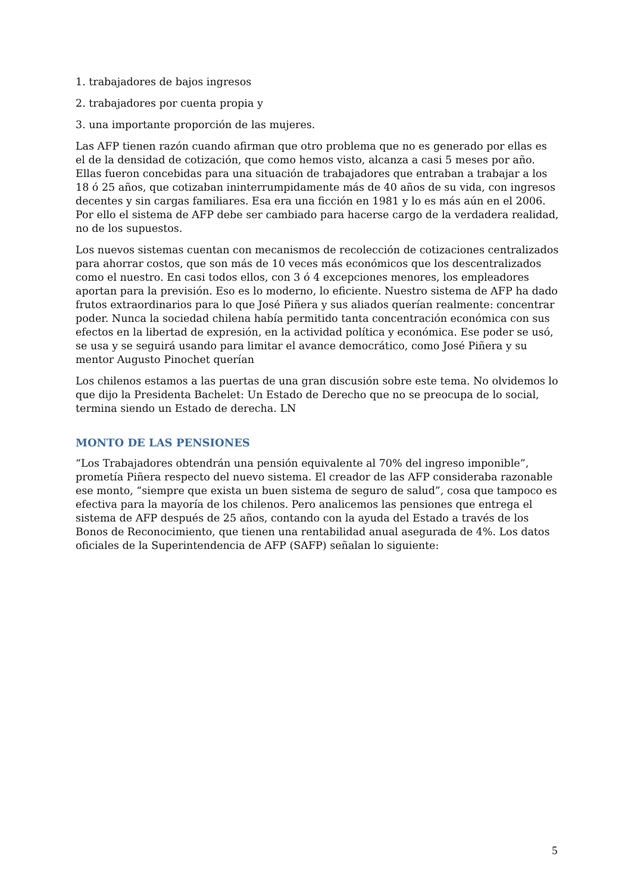1. trabajadores de bajos ingresos
2. trabajadores por cuenta propia y
3. una importante proporción de las mujeres.
Las AFP tienen razón cuando afirman que otro problema que no es generado por ellas es el de la densidad de cotización, que como hemos visto, alcanza a casi 5 meses por año. Ellas fueron concebidas para una situación de trabajadores que entraban a trabajar a los 18 ó 25 años, que cotizaban ininterrumpidamente más de 40 años de su vida, con ingresos decentes y sin cargas familiares. Esa era una ficción en 1981 y lo es más aún en el 2006. Por ello el sistema de AFP debe ser cambiado para hacerse cargo de la verdadera realidad, no de los supuestos.
Los nuevos sistemas cuentan con mecanismos de recolección de cotizaciones centralizados para ahorrar costos, que son más de 10 veces más económicos que los descentralizados como el nuestro. En casi todos ellos, con 3 ó 4 excepciones menores, los empleadores aportan para la previsión. Eso es lo moderno, lo eficiente. Nuestro sistema de AFP ha dado frutos extraordinarios para lo que José Piñera y sus aliados querían realmente: concentrar poder. Nunca la sociedad chilena había permitido tanta concentración económica con sus efectos en la libertad de expresión, en la actividad política y económica. Ese poder se usó, se usa y se seguirá usando para limitar el avance democrático, como José Piñera y su mentor Augusto Pinochet querían
Los chilenos estamos a las puertas de una gran discusión sobre este tema. No olvidemos lo que dijo la Presidenta Bachelet: Un Estado de Derecho que no se preocupa de lo social, termina siendo un Estado de derecha. LN
MONTO DE LAS PENSIONES
“Los Trabajadores obtendrán una pensión equivalente al 70% del ingreso imponible”, prometía Piñera respecto del nuevo sistema. El creador de las AFP consideraba razonable ese monto, “siempre que exista un buen sistema de seguro de salud”, cosa que tampoco es efectiva para la mayoría de los chilenos. Pero analicemos las pensiones que entrega el sistema de AFP después de 25 años, contando con la ayuda del Estado a través de los Bonos de Reconocimiento, que tienen una rentabilidad anual asegurada de 4%. Los datos oficiales de la Superintendencia de AFP (SAFP) señalan lo siguiente:
5